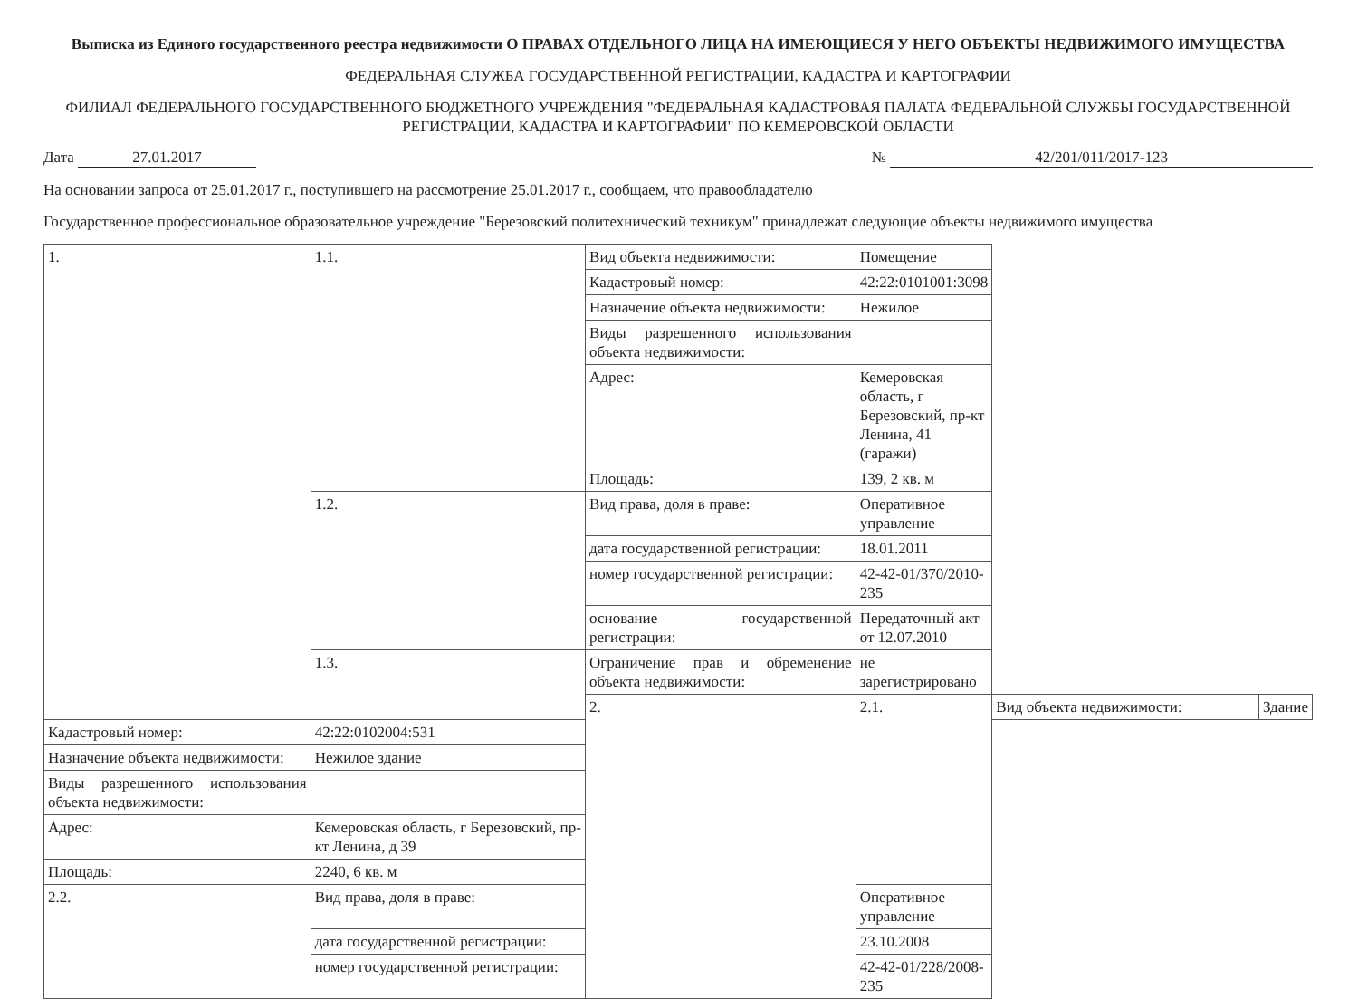Выписка из Единого государственного реестра недвижимости О ПРАВАХ ОТДЕЛЬНОГО ЛИЦА НА ИМЕЮЩИЕСЯ У НЕГО ОБЪЕКТЫ НЕДВИЖИМОГО ИМУЩЕСТВА
ФЕДЕРАЛЬНАЯ СЛУЖБА ГОСУДАРСТВЕННОЙ РЕГИСТРАЦИИ, КАДАСТРА И КАРТОГРАФИИ
ФИЛИАЛ ФЕДЕРАЛЬНОГО ГОСУДАРСТВЕННОГО БЮДЖЕТНОГО УЧРЕЖДЕНИЯ "ФЕДЕРАЛЬНАЯ КАДАСТРОВАЯ ПАЛАТА ФЕДЕРАЛЬНОЙ СЛУЖБЫ ГОСУДАРСТВЕННОЙ РЕГИСТРАЦИИ, КАДАСТРА И КАРТОГРАФИИ" ПО КЕМЕРОВСКОЙ ОБЛАСТИ
Дата 27.01.2017 № 42/201/011/2017-123
На основании запроса от 25.01.2017 г., поступившего на рассмотрение 25.01.2017 г., сообщаем, что правообладателю
Государственное профессиональное образовательное учреждение "Березовский политехнический техникум" принадлежат следующие объекты недвижимого имущества
| 1. | 1.1. | Вид объекта недвижимости: | Помещение | | |
| | | Кадастровый номер: | 42:22:0101001:3098 | | |
| | | Назначение объекта недвижимости: | Нежилое | | |
| | | Виды разрешенного использования объекта недвижимости: | | | |
| | | Адрес: | Кемеровская область, г Березовский, пр-кт Ленина, 41 (гаражи) | | |
| | | Площадь: | 139, 2 кв. м | | |
| | 1.2. | Вид права, доля в праве: | Оперативное управление | | |
| | | дата государственной регистрации: | 18.01.2011 | | |
| | | номер государственной регистрации: | 42-42-01/370/2010-235 | | |
| | | основание государственной регистрации: | Передаточный акт от 12.07.2010 | | |
| | 1.3. | Ограничение прав и обременение объекта недвижимости: | не зарегистрировано | | |
| | | 2. | 2.1. | Вид объекта недвижимости: | Здание |
| Кадастровый номер: | 42:22:0102004:531 | | | | |
| Назначение объекта недвижимости: | Нежилое здание | | | | |
| Виды разрешенного использования объекта недвижимости: | | | | | |
| Адрес: | Кемеровская область, г Березовский, пр-кт Ленина, д 39 | | | | |
| Площадь: | 2240, 6 кв. м | | | | |
| 2.2. | Вид права, доля в праве: | | Оперативное управление | | |
| | дата государственной регистрации: | | 23.10.2008 | | |
| | номер государственной регистрации: | | 42-42-01/228/2008-235 | | |